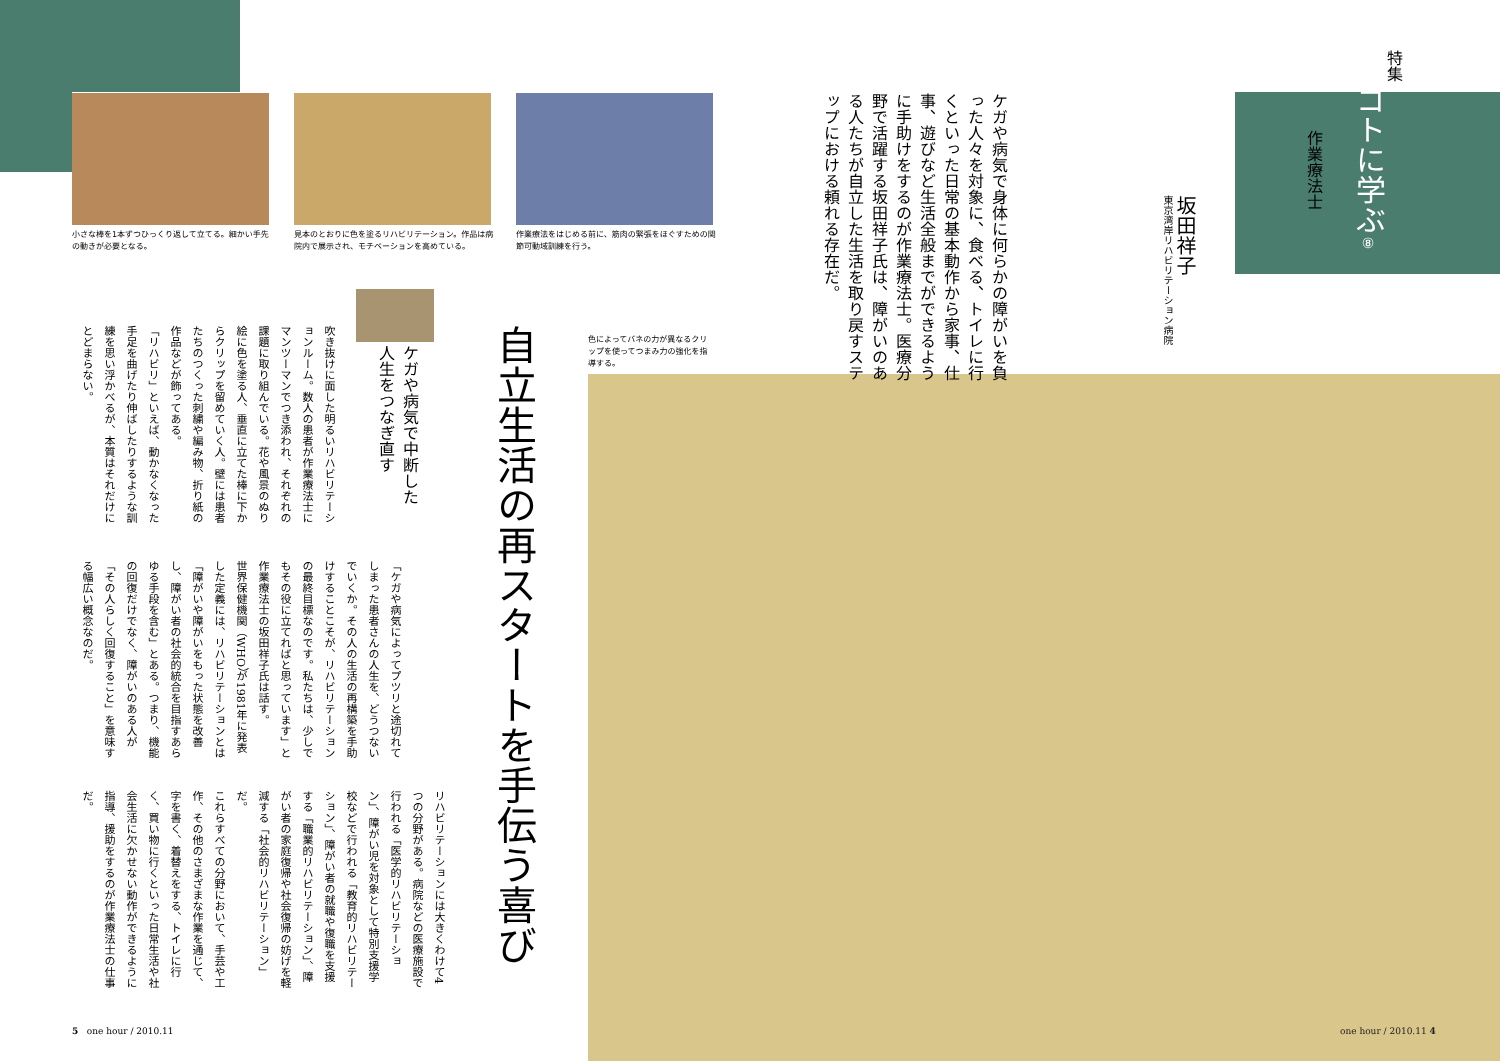小さな棒を1本ずつひっくり返して立てる。細かい手先の動きが必要となる。
見本のとおりに色を塗るリハビリテーション。作品は病院内で展示され、モチベーションを高めている。
作業療法をはじめる前に、筋肉の緊張をほぐすための関節可動域訓練を行う。
色によってバネの力が異なるクリップを使ってつまみ力の強化を指導する。
特集
シゴトに学ぶ⑧
作業療法士
坂田祥子
東京湾岸リハビリテーション病院
ケガや病気で身体に何らかの障がいを負った人々を対象に、食べる、トイレに行くといった日常の基本動作から家事、仕事、遊びなど生活全般までができるように手助けをするのが作業療法士。医療分野で活躍する坂田祥子氏は、障がいのある人たちが自立した生活を取り戻すステップにおける頼れる存在だ。
自立生活の再スタートを手伝う喜び
ケガや病気で中断した
人生をつなぎ直す
吹き抜けに面した明るいリハビリテーションルーム。数人の患者が作業療法士にマンツーマンでつき添われ、それぞれの課題に取り組んでいる。花や風景のぬり絵に色を塗る人、垂直に立てた棒に下からクリップを留めていく人。壁には患者たちのつくった刺繍や編み物、折り紙の作品などが飾ってある。
「リハビリ」といえば、動かなくなった手足を曲げたり伸ばしたりするような訓練を思い浮かべるが、本質はそれだけにとどまらない。
「ケガや病気によってプツリと途切れてしまった患者さんの人生を、どうつないでいくか。その人の生活の再構築を手助けすることこそが、リハビリテーションの最終目標なのです。私たちは、少しでもその役に立てればと思っています」と作業療法士の坂田祥子氏は話す。
世界保健機関（WHO）が1981年に発表した定義には、リハビリテーションとは「障がいや障がいをもった状態を改善し、障がい者の社会的統合を目指すあらゆる手段を含む」とある。つまり、機能の回復だけでなく、障がいのある人が「その人らしく回復すること」を意味する幅広い概念なのだ。
リハビリテーションには大きくわけて4つの分野がある。病院などの医療施設で行われる「医学的リハビリテーション」、障がい児を対象として特別支援学校などで行われる「教育的リハビリテーション」、障がい者の就職や復職を支援する「職業的リハビリテーション」、障がい者の家庭復帰や社会復帰の妨げを軽減する「社会的リハビリテーション」だ。
これらすべての分野において、手芸や工作、その他のさまざまな作業を通じて、字を書く、着替えをする、トイレに行く、買い物に行くといった日常生活や社会生活に欠かせない動作ができるように指導、援助をするのが作業療法士の仕事だ。
5 one hour / 2010.11 one hour / 2010.11 4